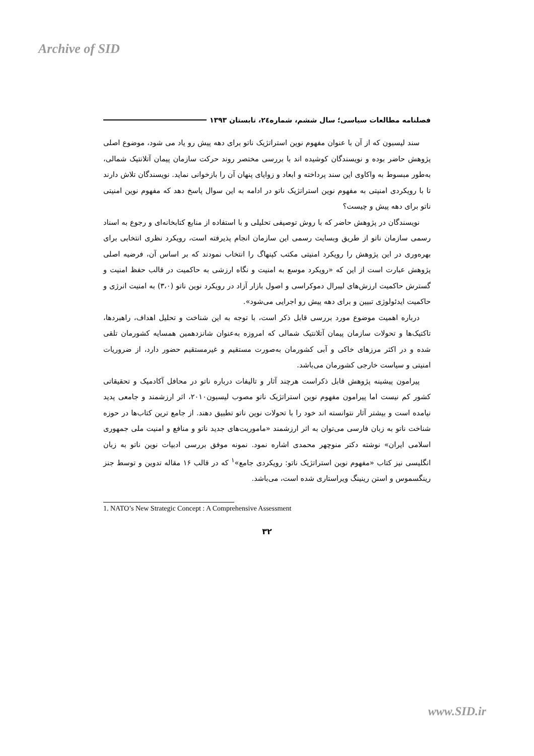Archive of SID
فصلنامه مطالعات سیاسی؛ سال ششم، شماره۲٤، تابستان ۱۳۹۳
سند لیسبون که از آن با عنوان مفهوم نوین استراتژیک ناتو برای دهه پیش رو یاد می شود، موضوع اصلی پژوهش حاضر بوده و نویسندگان کوشیده اند با بررسی مختصر روند حرکت سازمان پیمان آتلانتیک شمالی، به‌طور مبسوط به واکاوی این سند پرداخته و ابعاد و زوایای پنهان آن را بازخوانی نماید. نویسندگان تلاش دارند تا با رویکردی امنیتی به مفهوم نوین استراتژیک ناتو در ادامه به این سوال پاسخ دهد که مفهوم نوین امنیتی ناتو برای دهه پیش و چیست؟
نویسندگان در پژوهش حاضر که با روش توصیفی تحلیلی و با استفاده از منابع کتابخانه‌ای و رجوع به اسناد رسمی سازمان ناتو از طریق وبسایت رسمی این سازمان انجام پذیرفته است، رویکرد نظری انتخابی برای بهره‌وری در این پژوهش را رویکرد امنیتی مکتب کپنهاگ را انتخاب نمودند که بر اساس آن، فرضیه اصلی پژوهش عبارت است از این که «رویکرد موسع به امنیت و نگاه ارزشی به حاکمیت در قالب حفظ امنیت و گسترش حاکمیت ارزش‌های لیبرال دموکراسی و اصول بازار آزاد در رویکرد نوین ناتو (۳،۰) به امنیت انرژی و حاکمیت ایدئولوژی تبیین و برای دهه پیش رو اجرایی می‌شود».
درباره اهمیت موضوع مورد بررسی قابل ذکر است، با توجه به این شناخت و تحلیل اهداف، راهبردها، تاکتیک‌ها و تحولات سازمان پیمان آتلانتیک شمالی که امروزه به‌عنوان شانزدهمین همسایه کشورمان تلقی شده و در اکثر مرزهای خاکی و آبی کشورمان به‌صورت مستقیم و غیرمستقیم حضور دارد، از ضروریات امنیتی و سیاست خارجی کشورمان می‌باشد.
پیرامون پیشینه پژوهش قابل ذکراست هرچند آثار و تالیفات درباره ناتو در محافل آکادمیک و تحقیقاتی کشور کم نیست اما پیرامون مفهوم نوین استراتژیک ناتو مصوب لیسبون۲۰۱۰، اثر ارزشمند و جامعی پدید نیامده است و بیشتر آثار نتوانسته اند خود را با تحولات نوین ناتو تطبیق دهند. از جامع ترین کتاب‌ها در حوزه شناخت ناتو به زبان فارسی می‌توان به اثر ارزشمند «ماموریت‌های جدید ناتو و منافع و امنیت ملی جمهوری اسلامی ایران» نوشته دکتر منوچهر محمدی اشاره نمود. نمونه موفق بررسی ادبیات نوین ناتو به زبان انگلیسی نیز کتاب «مفهوم نوین استراتژیک ناتو: رویکردی جامع»<sup>۱</sup> که در قالب ۱۶ مقاله تدوین و توسط جنز رینگسموس و استن رینینگ ویراستاری شده است، می‌باشد.
1. NATO’s New Strategic Concept : A Comprehensive Assessment
۳۲
www.SID.ir